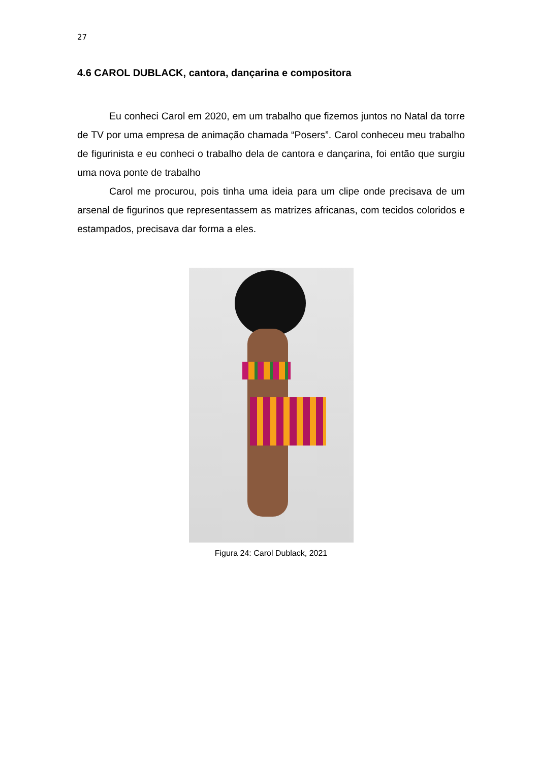27
4.6 CAROL DUBLACK, cantora, dançarina e compositora
Eu conheci Carol em 2020, em um trabalho que fizemos juntos no Natal da torre de TV por uma empresa de animação chamada “Posers”. Carol conheceu meu trabalho de figurinista e eu conheci o trabalho dela de cantora e dançarina, foi então que surgiu uma nova ponte de trabalho
Carol me procurou, pois tinha uma ideia para um clipe onde precisava de um arsenal de figurinos que representassem as matrizes africanas, com tecidos coloridos e estampados, precisava dar forma a eles.
Figura 24: Carol Dublack, 2021